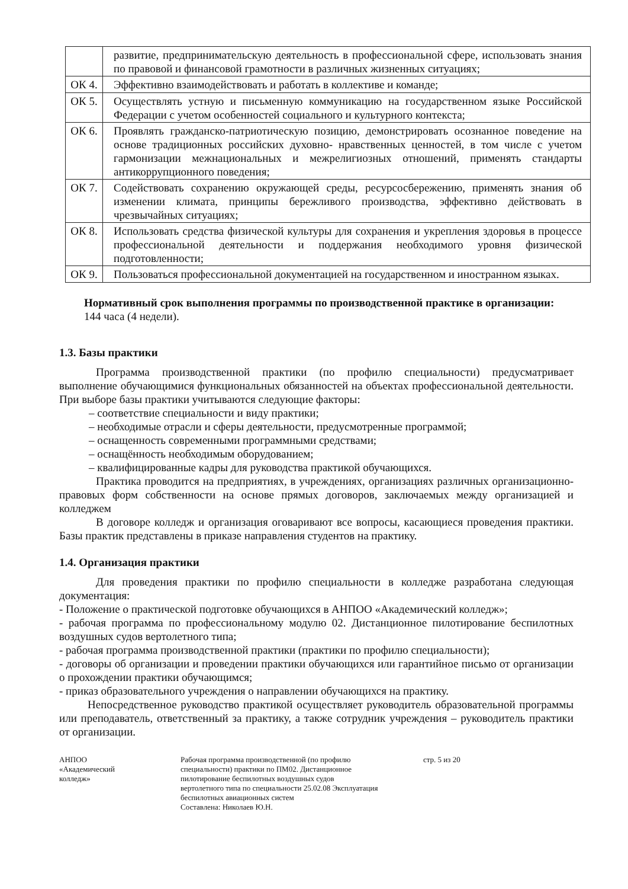| | развитие, предпринимательскую деятельность в профессиональной сфере, использовать знания по правовой и финансовой грамотности в различных жизненных ситуациях; |
| ОК 4. | Эффективно взаимодействовать и работать в коллективе и команде; |
| ОК 5. | Осуществлять устную и письменную коммуникацию на государственном языке Российской Федерации с учетом особенностей социального и культурного контекста; |
| ОК 6. | Проявлять гражданско-патриотическую позицию, демонстрировать осознанное поведение на основе традиционных российских духовно- нравственных ценностей, в том числе с учетом гармонизации межнациональных и межрелигиозных отношений, применять стандарты антикоррупционного поведения; |
| ОК 7. | Содействовать сохранению окружающей среды, ресурсосбережению, применять знания об изменении климата, принципы бережливого производства, эффективно действовать в чрезвычайных ситуациях; |
| ОК 8. | Использовать средства физической культуры для сохранения и укрепления здоровья в процессе профессиональной деятельности и поддержания необходимого уровня физической подготовленности; |
| ОК 9. | Пользоваться профессиональной документацией на государственном и иностранном языках. |
Нормативный срок выполнения программы по производственной практике в организации:
144 часа (4 недели).
1.3. Базы практики
Программа производственной практики (по профилю специальности) предусматривает выполнение обучающимися функциональных обязанностей на объектах профессиональной деятельности. При выборе базы практики учитываются следующие факторы:
– соответствие специальности и виду практики;
– необходимые отрасли и сферы деятельности, предусмотренные программой;
– оснащенность современными программными средствами;
– оснащённость необходимым оборудованием;
– квалифицированные кадры для руководства практикой обучающихся.
Практика проводится на предприятиях, в учреждениях, организациях различных организационно-правовых форм собственности на основе прямых договоров, заключаемых между организацией и колледжем
В договоре колледж и организация оговаривают все вопросы, касающиеся проведения практики. Базы практик представлены в приказе направления студентов на практику.
1.4. Организация практики
Для проведения практики по профилю специальности в колледже разработана следующая документация:
- Положение о практической подготовке обучающихся в АНПОО «Академический колледж»;
- рабочая программа по профессиональному модулю 02. Дистанционное пилотирование беспилотных воздушных судов вертолетного типа;
- рабочая программа производственной практики (практики по профилю специальности);
- договоры об организации и проведении практики обучающихся или гарантийное письмо от организации о прохождении практики обучающимся;
- приказ образовательного учреждения о направлении обучающихся на практику.
Непосредственное руководство практикой осуществляет руководитель образовательной программы или преподаватель, ответственный за практику, а также сотрудник учреждения – руководитель практики от организации.
АНПОО
«Академический
колледж»
Рабочая программа производственной (по профилю специальности) практики по ПМ02. Дистанционное пилотирование беспилотных воздушных судов вертолетного типа по специальности 25.02.08 Эксплуатация беспилотных авиационных систем
Составлена: Николаев Ю.Н.
стр. 5 из 20